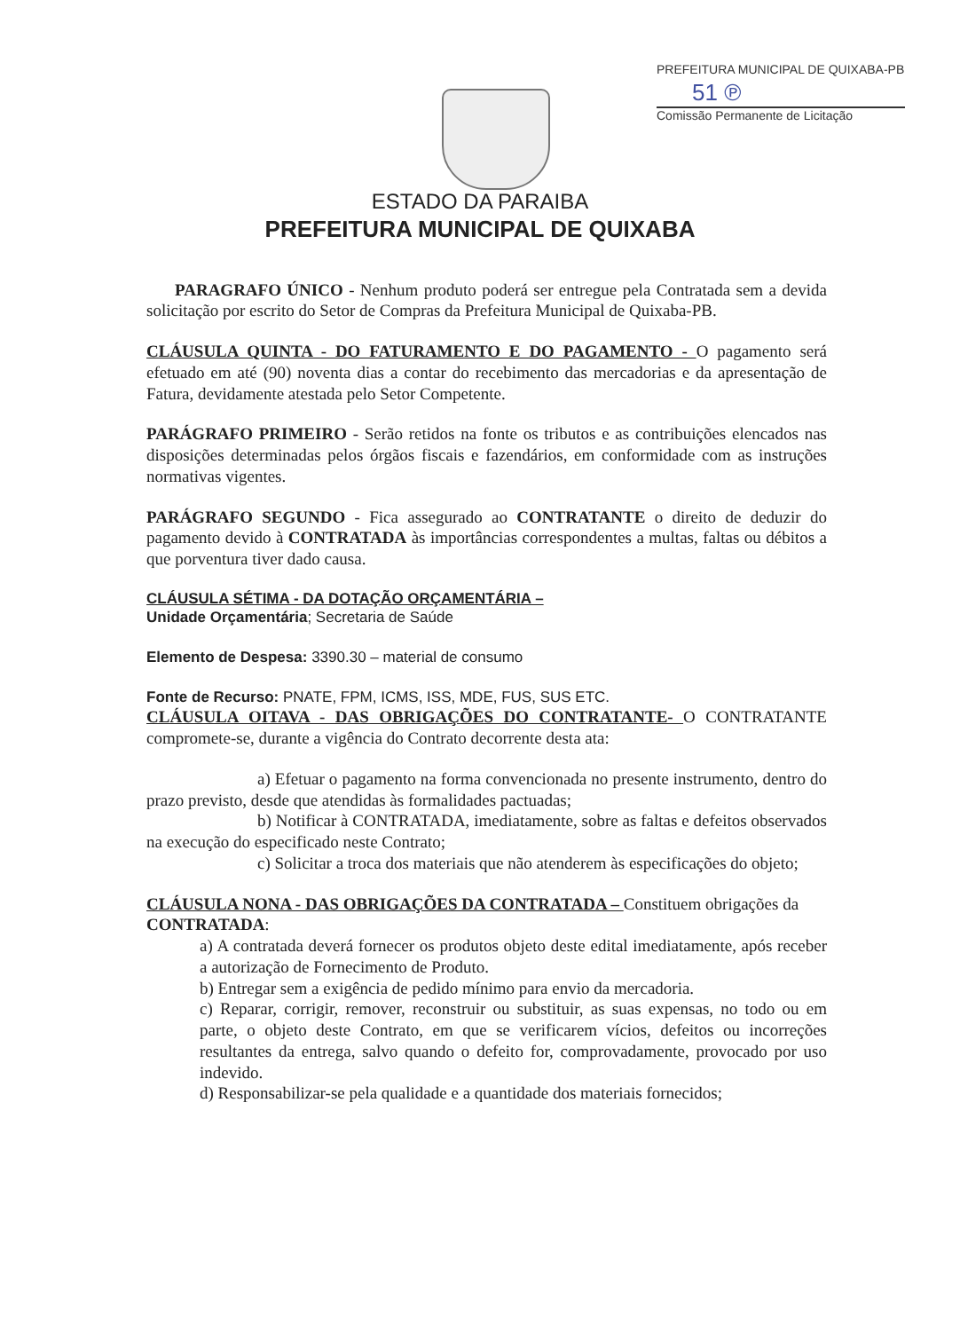PREFEITURA MUNICIPAL DE QUIXABA-PB
51 ℗
Comissão Permanente de Licitação
ESTADO DA PARAIBA
PREFEITURA MUNICIPAL DE QUIXABA
PARAGRAFO ÚNICO - Nenhum produto poderá ser entregue pela Contratada sem a devida solicitação por escrito do Setor de Compras da Prefeitura Municipal de Quixaba-PB.
CLÁUSULA QUINTA - DO FATURAMENTO E DO PAGAMENTO - O pagamento será efetuado em até (90) noventa dias a contar do recebimento das mercadorias e da apresentação de Fatura, devidamente atestada pelo Setor Competente.
PARÁGRAFO PRIMEIRO - Serão retidos na fonte os tributos e as contribuições elencados nas disposições determinadas pelos órgãos fiscais e fazendários, em conformidade com as instruções normativas vigentes.
PARÁGRAFO SEGUNDO - Fica assegurado ao CONTRATANTE o direito de deduzir do pagamento devido à CONTRATADA às importâncias correspondentes a multas, faltas ou débitos a que porventura tiver dado causa.
CLÁUSULA SÉTIMA - DA DOTAÇÃO ORÇAMENTÁRIA –
Unidade Orçamentária; Secretaria de Saúde
Elemento de Despesa: 3390.30 – material de consumo
Fonte de Recurso: PNATE, FPM, ICMS, ISS, MDE, FUS, SUS ETC.
CLÁUSULA OITAVA - DAS OBRIGAÇÕES DO CONTRATANTE- O CONTRATANTE compromete-se, durante a vigência do Contrato decorrente desta ata:
a) Efetuar o pagamento na forma convencionada no presente instrumento, dentro do prazo previsto, desde que atendidas às formalidades pactuadas;
b) Notificar à CONTRATADA, imediatamente, sobre as faltas e defeitos observados na execução do especificado neste Contrato;
c) Solicitar a troca dos materiais que não atenderem às especificações do objeto;
CLÁUSULA NONA - DAS OBRIGAÇÕES DA CONTRATADA – Constituem obrigações da CONTRATADA:
a) A contratada deverá fornecer os produtos objeto deste edital imediatamente, após receber a autorização de Fornecimento de Produto.
b) Entregar sem a exigência de pedido mínimo para envio da mercadoria.
c) Reparar, corrigir, remover, reconstruir ou substituir, as suas expensas, no todo ou em parte, o objeto deste Contrato, em que se verificarem vícios, defeitos ou incorreções resultantes da entrega, salvo quando o defeito for, comprovadamente, provocado por uso indevido.
d) Responsabilizar-se pela qualidade e a quantidade dos materiais fornecidos;